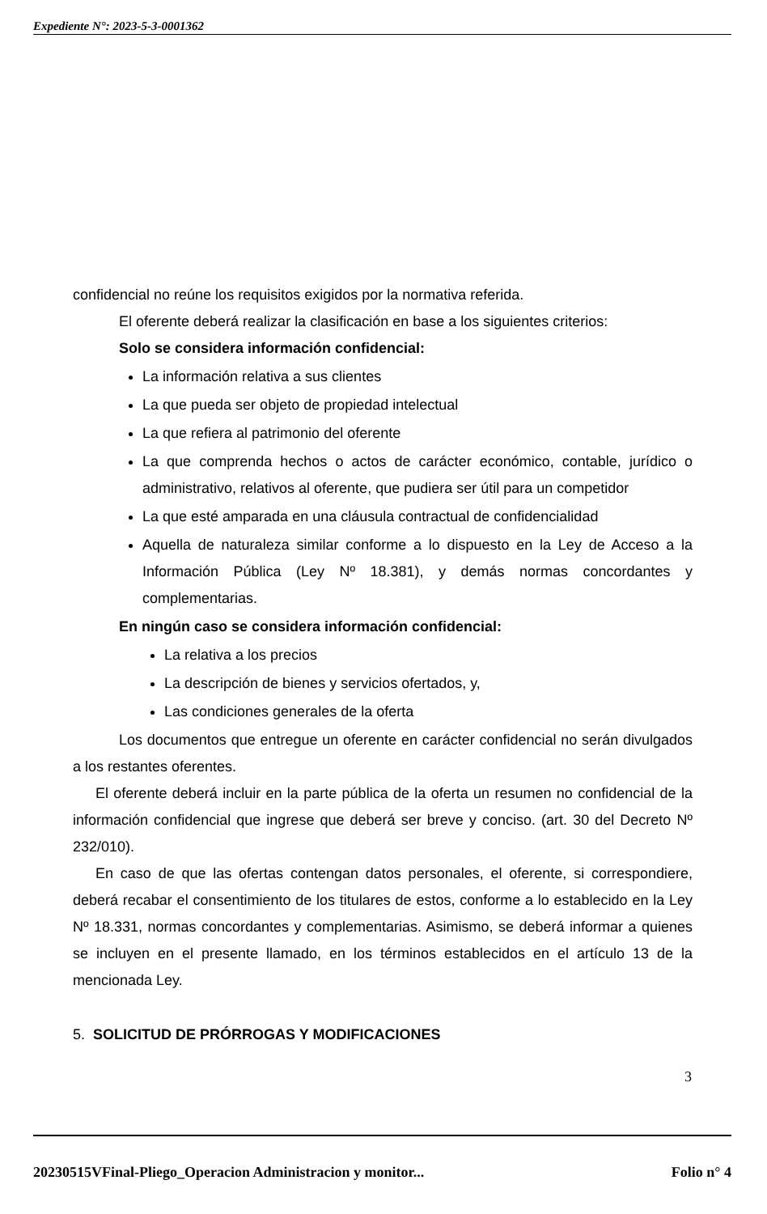Expediente N°: 2023-5-3-0001362
confidencial no reúne los requisitos exigidos por la normativa referida.
El oferente deberá realizar la clasificación en base a los siguientes criterios:
Solo se considera información confidencial:
La información relativa a sus clientes
La que pueda ser objeto de propiedad intelectual
La que refiera al patrimonio del oferente
La que comprenda hechos o actos de carácter económico, contable, jurídico o administrativo, relativos al oferente, que pudiera ser útil para un competidor
La que esté amparada en una cláusula contractual de confidencialidad
Aquella de naturaleza similar conforme a lo dispuesto en la Ley de Acceso a la Información Pública (Ley Nº 18.381), y demás normas concordantes y complementarias.
En ningún caso se considera información confidencial:
La relativa a los precios
La descripción de bienes y servicios ofertados, y,
Las condiciones generales de la oferta
Los documentos que entregue un oferente en carácter confidencial no serán divulgados a los restantes oferentes.
El oferente deberá incluir en la parte pública de la oferta un resumen no confidencial de la información confidencial que ingrese que deberá ser breve y conciso. (art. 30 del Decreto Nº 232/010).
En caso de que las ofertas contengan datos personales, el oferente, si correspondiere, deberá recabar el consentimiento de los titulares de estos, conforme a lo establecido en la Ley Nº 18.331, normas concordantes y complementarias. Asimismo, se deberá informar a quienes se incluyen en el presente llamado, en los términos establecidos en el artículo 13 de la mencionada Ley.
5. SOLICITUD DE PRÓRROGAS Y MODIFICACIONES
3
20230515VFinal-Pliego_Operacion Administracion y monitor... Folio n° 4